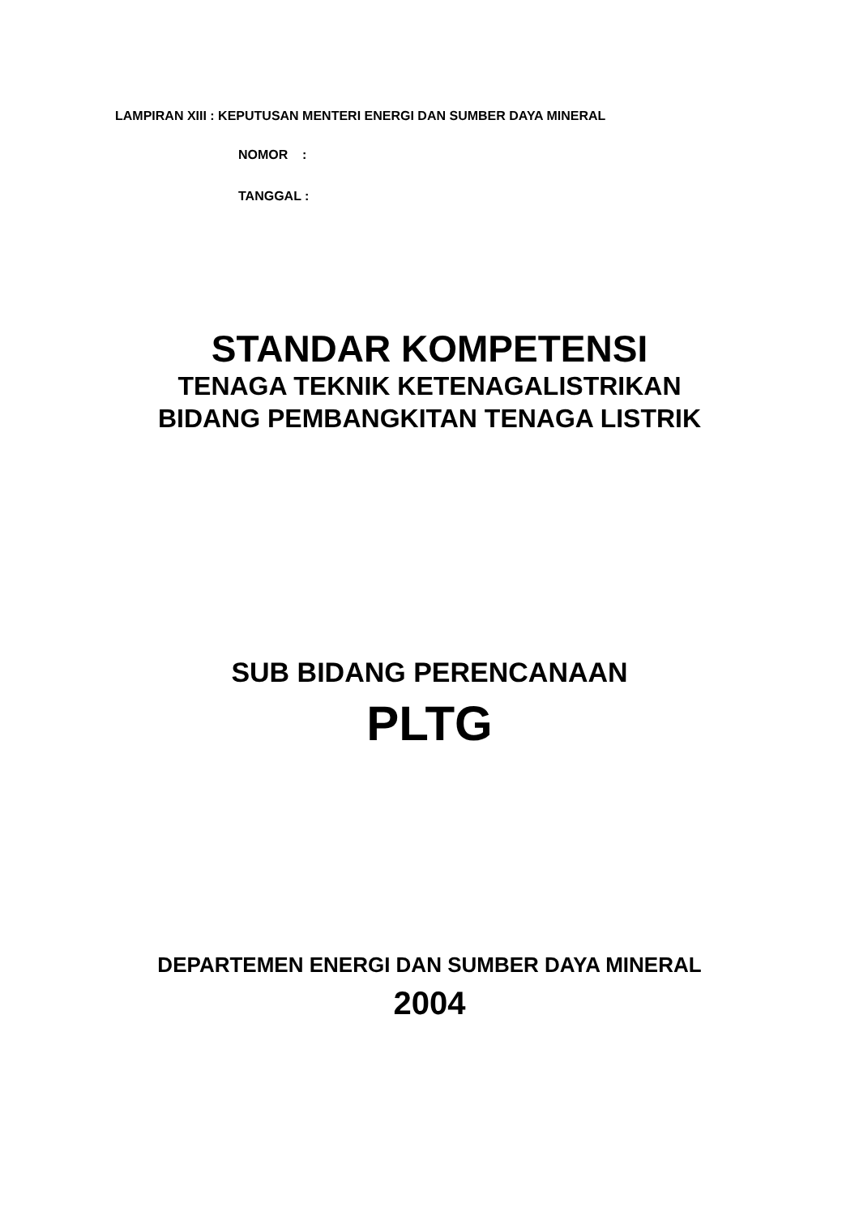LAMPIRAN XIII : KEPUTUSAN MENTERI ENERGI DAN SUMBER DAYA MINERAL
NOMOR :
TANGGAL :
STANDAR KOMPETENSI
TENAGA TEKNIK KETENAGALISTRIKAN
BIDANG PEMBANGKITAN TENAGA LISTRIK
SUB BIDANG PERENCANAAN
PLTG
DEPARTEMEN ENERGI DAN SUMBER DAYA MINERAL
2004